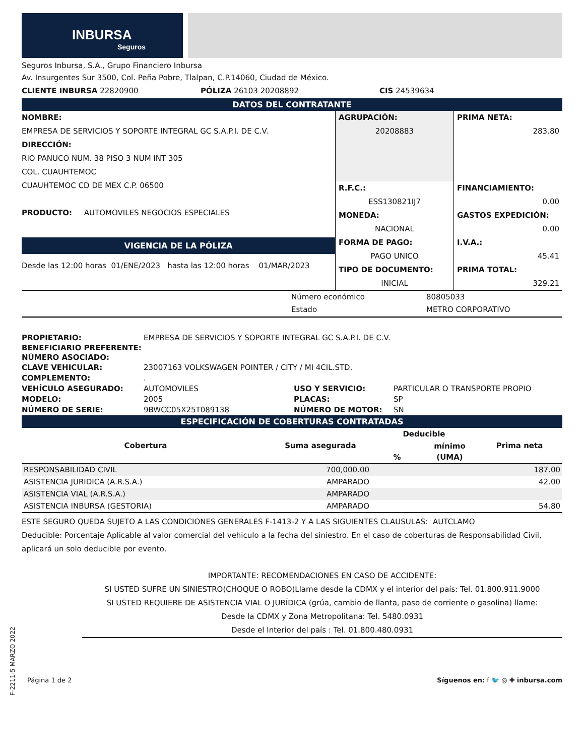INBURSA
Seguros
Seguros Inbursa, S.A., Grupo Financiero Inbursa
Av. Insurgentes Sur 3500, Col. Peña Pobre, Tlalpan, C.P.14060, Ciudad de México.
CLIENTE INBURSA 22820900 PÓLIZA 26103 20208892 CIS 24539634
DATOS DEL CONTRATANTE
NOMBRE:
EMPRESA DE SERVICIOS Y SOPORTE INTEGRAL GC S.A.P.I. DE C.V.
DIRECCIÓN:
RIO PANUCO NUM. 38 PISO 3 NUM INT 305
COL. CUAUHTEMOC
CUAUHTEMOC CD DE MEX C.P. 06500
PRODUCTO: AUTOMOVILES NEGOCIOS ESPECIALES
VIGENCIA DE LA PÓLIZA
Desde las 12:00 horas 01/ENE/2023 hasta las 12:00 horas 01/MAR/2023
AGRUPACIÓN:
20208883
R.F.C.:
ESS130821IJ7
MONEDA:
NACIONAL
FORMA DE PAGO:
PAGO UNICO
TIPO DE DOCUMENTO:
INICIAL
PRIMA NETA:
283.80
FINANCIAMIENTO:
0.00
GASTOS EXPEDICIÓN:
0.00
I.V.A.:
45.41
PRIMA TOTAL:
329.21
Número económico 80805033
Estado METRO CORPORATIVO
| PROPIETARIO: | EMPRESA DE SERVICIOS Y SOPORTE INTEGRAL GC S.A.P.I. DE C.V. | | |
| BENEFICIARIO PREFERENTE: | | | |
| NÚMERO ASOCIADO: | | | |
| CLAVE VEHICULAR: | 23007163 VOLKSWAGEN POINTER / CITY / MI 4CIL.STD. | | |
| COMPLEMENTO: | . | | |
| VEHÍCULO ASEGURADO: | AUTOMOVILES | USO Y SERVICIO: | PARTICULAR O TRANSPORTE PROPIO |
| MODELO: | 2005 | PLACAS: | SP |
| NÚMERO DE SERIE: | 9BWCC05X25T089138 | NÚMERO DE MOTOR: | SN |
ESPECIFICACIÓN DE COBERTURAS CONTRATADAS
| Cobertura | Suma asegurada | Deducible | | Prima neta |
| --- | --- | --- | --- | --- |
| | | % | mínimo (UMA) | |
| RESPONSABILIDAD CIVIL | 700,000.00 | | | 187.00 |
| ASISTENCIA JURIDICA (A.R.S.A.) | AMPARADO | | | 42.00 |
| ASISTENCIA VIAL (A.R.S.A.) | AMPARADO | | | |
| ASISTENCIA INBURSA (GESTORIA) | AMPARADO | | | 54.80 |
ESTE SEGURO QUEDA SUJETO A LAS CONDICIONES GENERALES F-1413-2 Y A LAS SIGUIENTES CLAUSULAS: AUTCLAMO
Deducible: Porcentaje Aplicable al valor comercial del vehiculo a la fecha del siniestro. En el caso de coberturas de Responsabilidad Civil, aplicará un solo deducible por evento.
IMPORTANTE: RECOMENDACIONES EN CASO DE ACCIDENTE:
SI USTED SUFRE UN SINIESTRO(CHOQUE O ROBO)Llame desde la CDMX y el interior del país: Tel. 01.800.911.9000
SI USTED REQUIERE DE ASISTENCIA VIAL O JURÍDICA (grúa, cambio de llanta, paso de corriente o gasolina) llame:
Desde la CDMX y Zona Metropolitana: Tel. 5480.0931
Desde el Interior del país : Tel. 01.800.480.0931
Página 1 de 2 Síguenos en: f 🐦 ◎ ✚ inbursa.com
F-2211-5 MARZO 2022